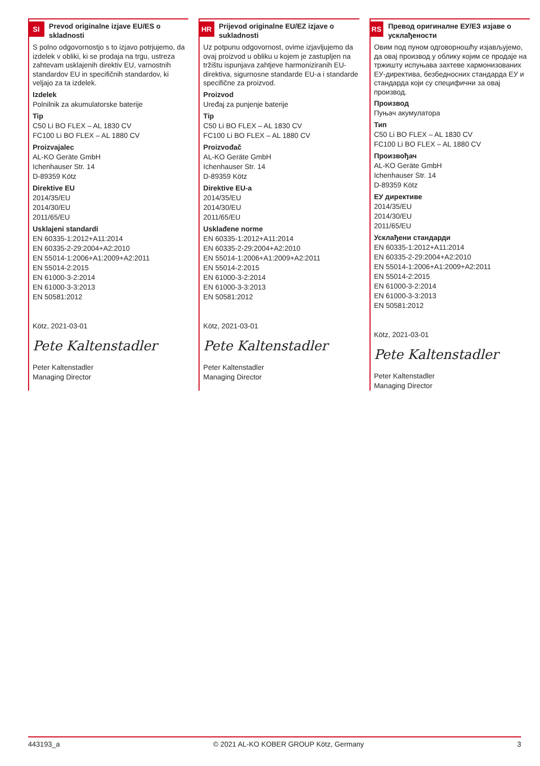SI
Prevod originalne izjave EU/ES o skladnosti
S polno odgovornostjo s to izjavo potrjujemo, da izdelek v obliki, ki se prodaja na trgu, ustreza zahtevam usklajenih direktiv EU, varnostnih standardov EU in specifičnih standardov, ki veljajo za ta izdelek.
Izdelek
Polnilnik za akumulatorske baterije
Tip
C50 Li BO FLEX – AL 1830 CV
FC100 Li BO FLEX – AL 1880 CV
Proizvajalec
AL-KO Geräte GmbH
Ichenhauser Str. 14
D-89359 Kötz
Direktive EU
2014/35/EU
2014/30/EU
2011/65/EU
Usklajeni standardi
EN 60335-1:2012+A11:2014
EN 60335-2-29:2004+A2:2010
EN 55014-1:2006+A1:2009+A2:2011
EN 55014-2:2015
EN 61000-3-2:2014
EN 61000-3-3:2013
EN 50581:2012
Kötz, 2021-03-01
Pete Kaltenstadler
Peter Kaltenstadler
Managing Director
HR
Prijevod originalne EU/EZ izjave o sukladnosti
Uz potpunu odgovornost, ovime izjavljujemo da ovaj proizvod u obliku u kojem je za­stupljen na tržištu ispunjava zahtjeve harmo­niziranih EU-direktiva, sigurnosne standarde EU-a i standarde specifične za proizvod.
Proizvod
Uređaj za punjenje baterije
Tip
C50 Li BO FLEX – AL 1830 CV
FC100 Li BO FLEX – AL 1880 CV
Proizvođač
AL-KO Geräte GmbH
Ichenhauser Str. 14
D-89359 Kötz
Direktive EU-a
2014/35/EU
2014/30/EU
2011/65/EU
Usklađene norme
EN 60335-1:2012+A11:2014
EN 60335-2-29:2004+A2:2010
EN 55014-1:2006+A1:2009+A2:2011
EN 55014-2:2015
EN 61000-3-2:2014
EN 61000-3-3:2013
EN 50581:2012
Kötz, 2021-03-01
Pete Kaltenstadler
Peter Kaltenstadler
Managing Director
RS
Превод оригиналне ЕУ/ЕЗ изјаве о усклађености
Овим под пуном одговорношћу изјављујемо, да овај производ у облику којим се продаје на тржишту испуњава захтеве хармонизованих ЕУ-директива, безбедносних стандарда ЕУ и стандарда који су специфични за овај производ.
Производ
Пуњач акумулатора
Тип
C50 Li BO FLEX – AL 1830 CV
FC100 Li BO FLEX – AL 1880 CV
Произвођач
AL-KO Geräte GmbH
Ichenhauser Str. 14
D-89359 Kötz
ЕУ директиве
2014/35/EU
2014/30/EU
2011/65/EU
Усклађени стандарди
EN 60335-1:2012+A11:2014
EN 60335-2-29:2004+A2:2010
EN 55014-1:2006+A1:2009+A2:2011
EN 55014-2:2015
EN 61000-3-2:2014
EN 61000-3-3:2013
EN 50581:2012
Kötz, 2021-03-01
Pete Kaltenstadler
Peter Kaltenstadler
Managing Director
443193_a © 2021 AL-KO KOBER GROUP Kötz, Germany 3